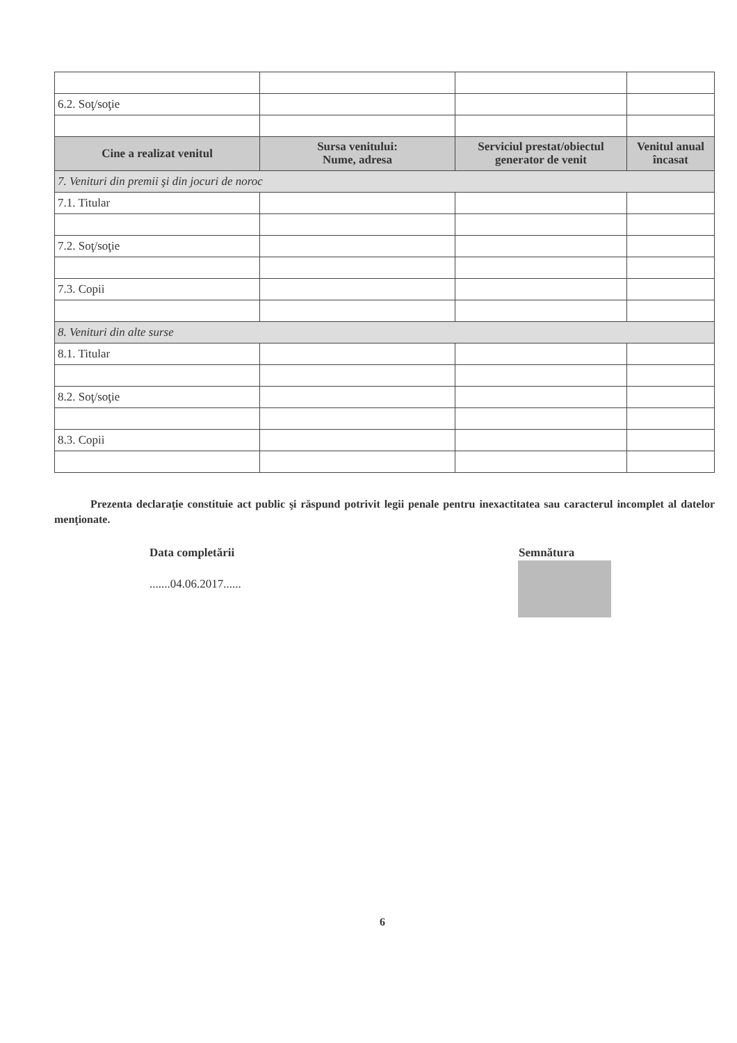| 6.2. Soţ/soţie | | | |
| Cine a realizat venitul | Sursa venitului: Nume, adresa | Serviciul prestat/obiectul generator de venit | Venitul anual încasat |
| 7. Venituri din premii şi din jocuri de noroc | | | |
| 7.1. Titular | | | |
| 7.2. Soţ/soţie | | | |
| 7.3. Copii | | | |
| 8. Venituri din alte surse | | | |
| 8.1. Titular | | | |
| 8.2. Soţ/soţie | | | |
| 8.3. Copii | | | |
Prezenta declaraţie constituie act public şi răspund potrivit legii penale pentru inexactitatea sau caracterul incomplet al datelor menţionate.
Data completării
.......04.06.2017......
Semnătura
6